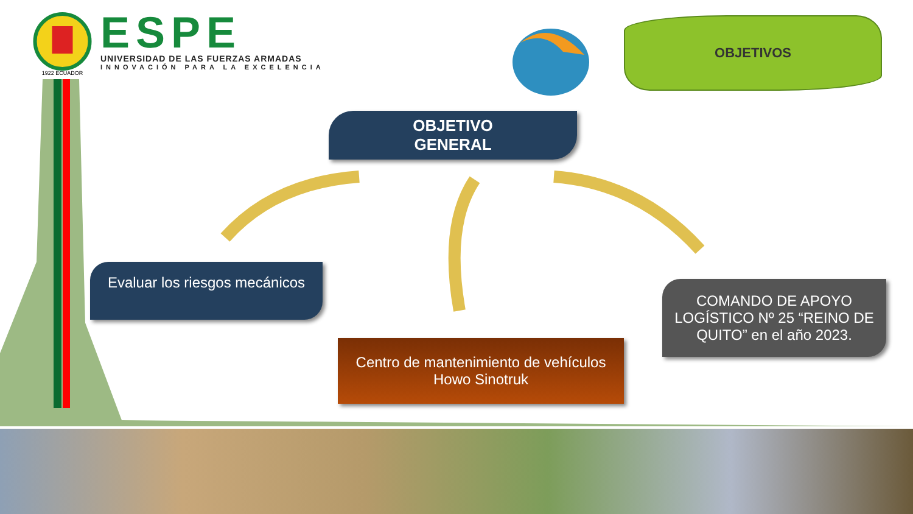1922 ECUADOR
ESPE
UNIVERSIDAD DE LAS FUERZAS ARMADAS
INNOVACIÓN PARA LA EXCELENCIA
OBJETIVOS
OBJETIVO
GENERAL
Evaluar los riesgos mecánicos
Centro de mantenimiento de vehículos
Howo Sinotruk
COMANDO DE APOYO LOGÍSTICO Nº 25 “REINO DE QUITO” en el año 2023.